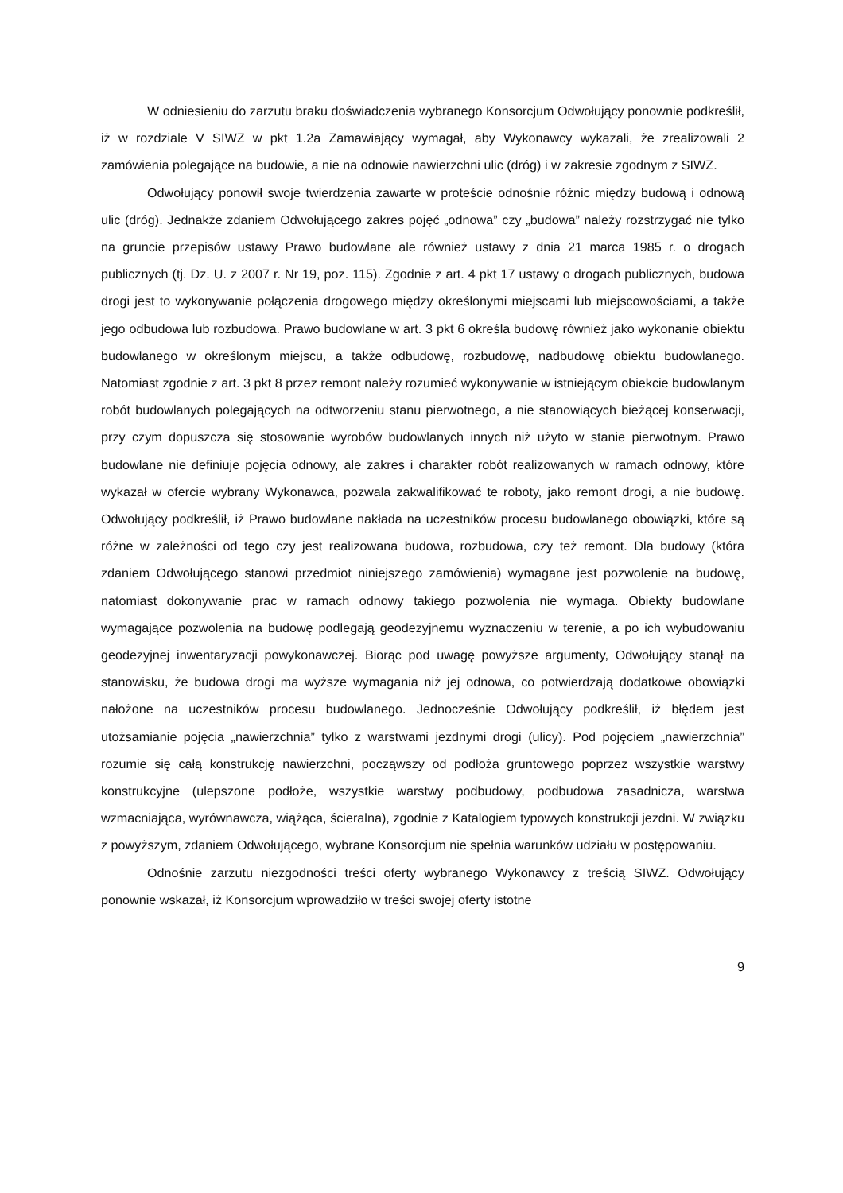W odniesieniu do zarzutu braku doświadczenia wybranego Konsorcjum Odwołujący ponownie podkreślił, iż w rozdziale V SIWZ w pkt 1.2a Zamawiający wymagał, aby Wykonawcy wykazali, że zrealizowali 2 zamówienia polegające na budowie, a nie na odnowie nawierzchni ulic (dróg) i w zakresie zgodnym z SIWZ.
Odwołujący ponowił swoje twierdzenia zawarte w proteście odnośnie różnic między budową i odnową ulic (dróg). Jednakże zdaniem Odwołującego zakres pojęć „odnowa” czy „budowa” należy rozstrzygać nie tylko na gruncie przepisów ustawy Prawo budowlane ale również ustawy z dnia 21 marca 1985 r. o drogach publicznych (tj. Dz. U. z 2007 r. Nr 19, poz. 115). Zgodnie z art. 4 pkt 17 ustawy o drogach publicznych, budowa drogi jest to wykonywanie połączenia drogowego między określonymi miejscami lub miejscowościami, a także jego odbudowa lub rozbudowa. Prawo budowlane w art. 3 pkt 6 określa budowę również jako wykonanie obiektu budowlanego w określonym miejscu, a także odbudowę, rozbudowę, nadbudowę obiektu budowlanego. Natomiast zgodnie z art. 3 pkt 8 przez remont należy rozumieć wykonywanie w istniejącym obiekcie budowlanym robót budowlanych polegających na odtworzeniu stanu pierwotnego, a nie stanowiących bieżącej konserwacji, przy czym dopuszcza się stosowanie wyrobów budowlanych innych niż użyto w stanie pierwotnym. Prawo budowlane nie definiuje pojęcia odnowy, ale zakres i charakter robót realizowanych w ramach odnowy, które wykazał w ofercie wybrany Wykonawca, pozwala zakwalifikować te roboty, jako remont drogi, a nie budowę. Odwołujący podkreślił, iż Prawo budowlane nakłada na uczestników procesu budowlanego obowiązki, które są różne w zależności od tego czy jest realizowana budowa, rozbudowa, czy też remont. Dla budowy (która zdaniem Odwołującego stanowi przedmiot niniejszego zamówienia) wymagane jest pozwolenie na budowę, natomiast dokonywanie prac w ramach odnowy takiego pozwolenia nie wymaga. Obiekty budowlane wymagające pozwolenia na budowę podlegają geodezyjnemu wyznaczeniu w terenie, a po ich wybudowaniu geodezyjnej inwentaryzacji powykonawczej. Biorąc pod uwagę powyższe argumenty, Odwołujący stanął na stanowisku, że budowa drogi ma wyższe wymagania niż jej odnowa, co potwierdzają dodatkowe obowiązki nałożone na uczestników procesu budowlanego. Jednocześnie Odwołujący podkreślił, iż błędem jest utożsamianie pojęcia „nawierzchnia” tylko z warstwami jezdnymi drogi (ulicy). Pod pojęciem „nawierzchnia” rozumie się całą konstrukcję nawierzchni, począwszy od podłoża gruntowego poprzez wszystkie warstwy konstrukcyjne (ulepszone podłoże, wszystkie warstwy podbudowy, podbudowa zasadnicza, warstwa wzmacniająca, wyrównawcza, wiążąca, ścieralna), zgodnie z Katalogiem typowych konstrukcji jezdni. W związku z powyższym, zdaniem Odwołującego, wybrane Konsorcjum nie spełnia warunków udziału w postępowaniu.
Odnośnie zarzutu niezgodności treści oferty wybranego Wykonawcy z treścią SIWZ. Odwołujący ponownie wskazał, iż Konsorcjum wprowadziło w treści swojej oferty istotne
9